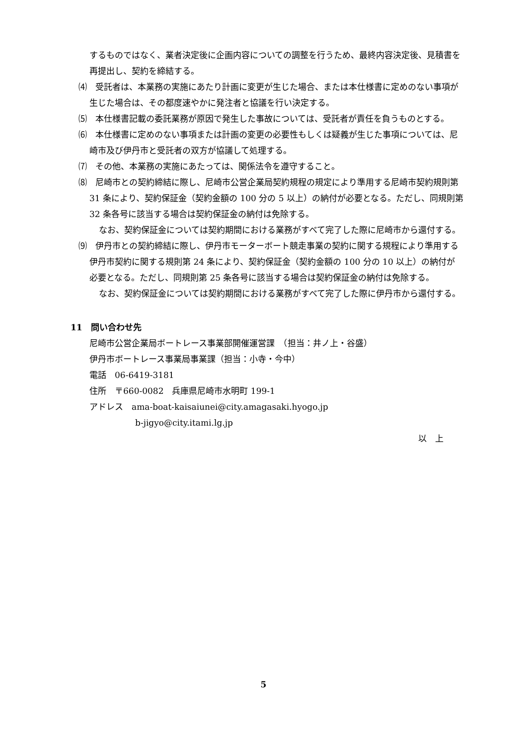するものではなく、業者決定後に企画内容についての調整を行うため、最終内容決定後、見積書を再提出し、契約を締結する。
⑷　受託者は、本業務の実施にあたり計画に変更が生じた場合、または本仕様書に定めのない事項が生じた場合は、その都度速やかに発注者と協議を行い決定する。
⑸　本仕様書記載の委託業務が原因で発生した事故については、受託者が責任を負うものとする。
⑹　本仕様書に定めのない事項または計画の変更の必要性もしくは疑義が生じた事項については、尼崎市及び伊丹市と受託者の双方が協議して処理する。
⑺　その他、本業務の実施にあたっては、関係法令を遵守すること。
⑻　尼崎市との契約締結に際し、尼崎市公営企業局契約規程の規定により準用する尼崎市契約規則第 31 条により、契約保証金（契約金額の 100 分の 5 以上）の納付が必要となる。ただし、同規則第 32 条各号に該当する場合は契約保証金の納付は免除する。
なお、契約保証金については契約期間における業務がすべて完了した際に尼崎市から還付する。
⑼　伊丹市との契約締結に際し、伊丹市モーターボート競走事業の契約に関する規程により準用する伊丹市契約に関する規則第 24 条により、契約保証金（契約金額の 100 分の 10 以上）の納付が必要となる。ただし、同規則第 25 条各号に該当する場合は契約保証金の納付は免除する。
なお、契約保証金については契約期間における業務がすべて完了した際に伊丹市から還付する。
11　問い合わせ先
尼崎市公営企業局ボートレース事業部開催運営課　（担当：井ノ上・谷盛）
伊丹市ボートレース事業局事業課（担当：小寺・今中）
電話　06-6419-3181
住所　〒660-0082　兵庫県尼崎市水明町 199-1
アドレス　ama-boat-kaisaiunei@city.amagasaki.hyogo.jp
b-jigyo@city.itami.lg.jp
以　上
5